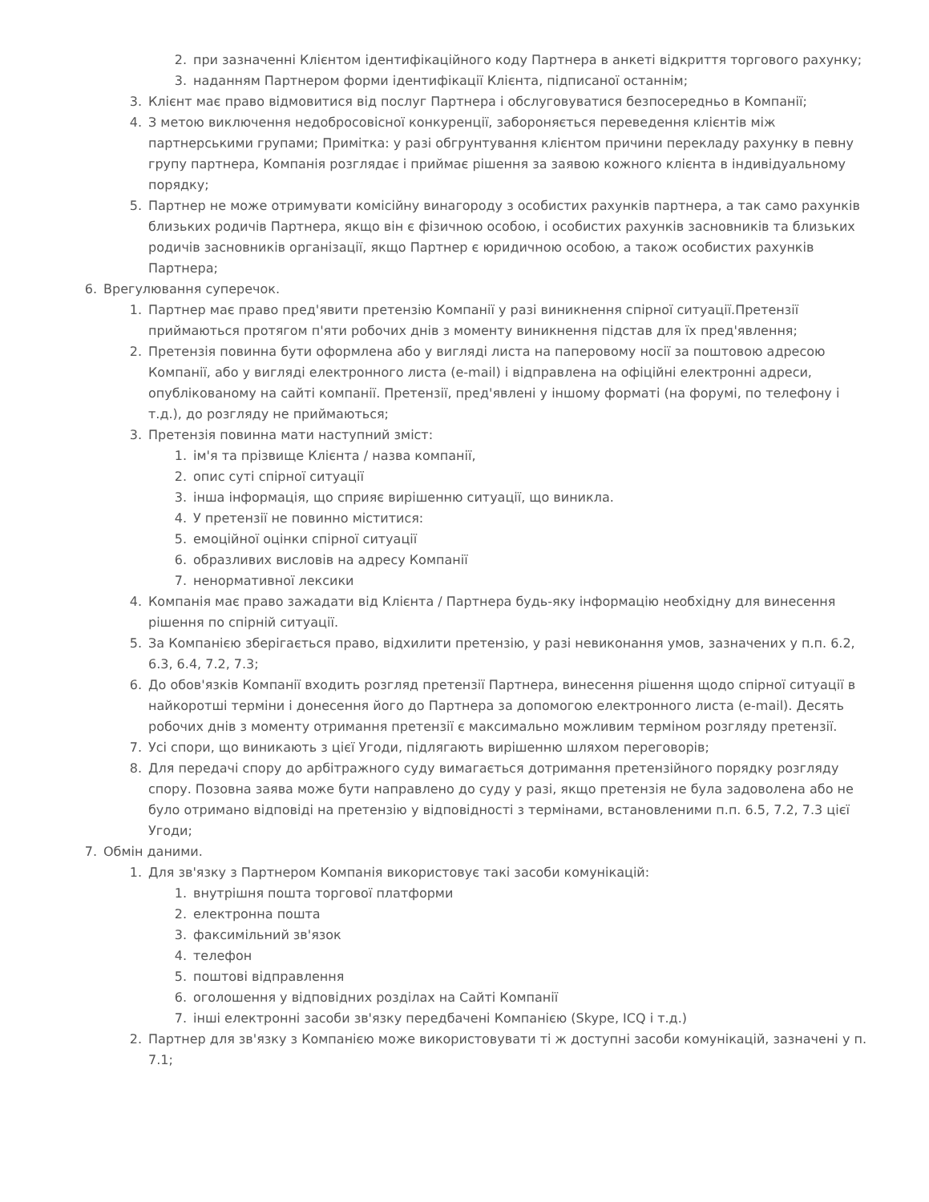2. при зазначенні Клієнтом ідентифікаційного коду Партнера в анкеті відкриття торгового рахунку;
3. наданням Партнером форми ідентифікації Клієнта, підписаної останнім;
3. Клієнт має право відмовитися від послуг Партнера і обслуговуватися безпосередньо в Компанії;
4. З метою виключення недобросовісної конкуренції, забороняється переведення клієнтів між партнерськими групами; Примітка: у разі обгрунтування клієнтом причини перекладу рахунку в певну групу партнера, Компанія розглядає і приймає рішення за заявою кожного клієнта в індивідуальному порядку;
5. Партнер не може отримувати комісійну винагороду з особистих рахунків партнера, а так само рахунків близьких родичів Партнера, якщо він є фізичною особою, і особистих рахунків засновників та близьких родичів засновників організації, якщо Партнер є юридичною особою, а також особистих рахунків Партнера;
6. Врегулювання суперечок.
1. Партнер має право пред'явити претензію Компанії у разі виникнення спірної ситуації.Претензії приймаються протягом п'яти робочих днів з моменту виникнення підстав для їх пред'явлення;
2. Претензія повинна бути оформлена або у вигляді листа на паперовому носії за поштовою адресою Компанії, або у вигляді електронного листа (e-mail) і відправлена на офіційні електронні адреси, опублікованому на сайті компанії. Претензії, пред'явлені у іншому форматі (на форумі, по телефону і т.д.), до розгляду не приймаються;
3. Претензія повинна мати наступний зміст:
1. ім'я та прізвище Клієнта / назва компанії,
2. опис суті спірної ситуації
3. інша інформація, що сприяє вирішенню ситуації, що виникла.
4. У претензії не повинно міститися:
5. емоційної оцінки спірної ситуації
6. образливих висловів на адресу Компанії
7. ненормативної лексики
4. Компанія має право зажадати від Клієнта / Партнера будь-яку інформацію необхідну для винесення рішення по спірній ситуації.
5. За Компанією зберігається право, відхилити претензію, у разі невиконання умов, зазначених у п.п. 6.2, 6.3, 6.4, 7.2, 7.3;
6. До обов'язків Компанії входить розгляд претензії Партнера, винесення рішення щодо спірної ситуації в найкоротші терміни і донесення його до Партнера за допомогою електронного листа (e-mail). Десять робочих днів з моменту отримання претензії є максимально можливим терміном розгляду претензії.
7. Усі спори, що виникають з цієї Угоди, підлягають вирішенню шляхом переговорів;
8. Для передачі спору до арбітражного суду вимагається дотримання претензійного порядку розгляду спору. Позовна заява може бути направлено до суду у разі, якщо претензія не була задоволена або не було отримано відповіді на претензію у відповідності з термінами, встановленими п.п. 6.5, 7.2, 7.3 цієї Угоди;
7. Обмін даними.
1. Для зв'язку з Партнером Компанія використовує такі засоби комунікацій:
1. внутрішня пошта торгової платформи
2. електронна пошта
3. факсимільний зв'язок
4. телефон
5. поштові відправлення
6. оголошення у відповідних розділах на Сайті Компанії
7. інші електронні засоби зв'язку передбачені Компанією (Skype, ICQ і т.д.)
2. Партнер для зв'язку з Компанією може використовувати ті ж доступні засоби комунікацій, зазначені у п. 7.1;